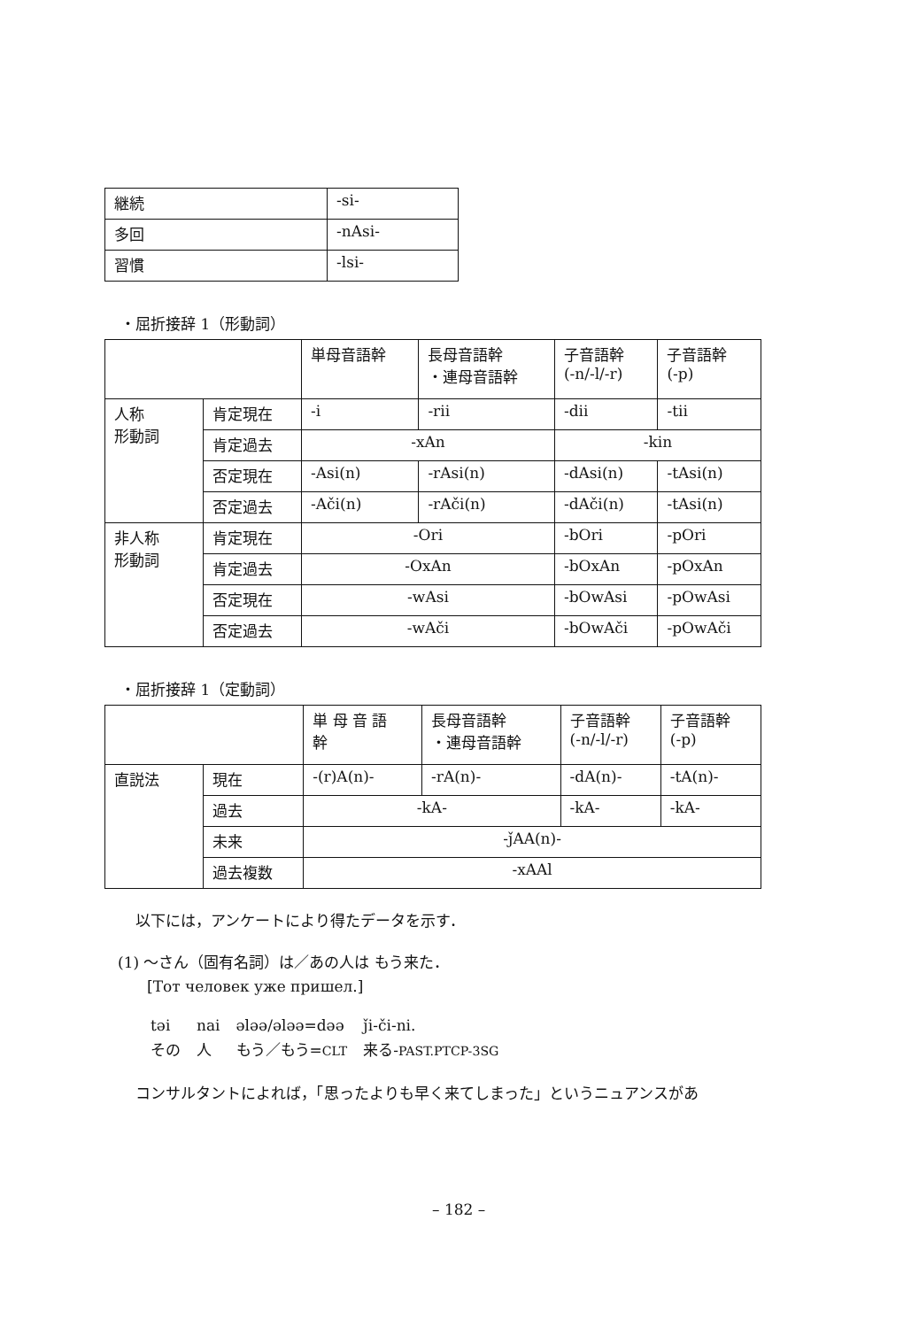| 継続 | -si- |
| 多回 | -nAsi- |
| 習慣 | -lsi- |
・屈折接辞 1（形動詞）
| | | 単母音語幹 | 長母音語幹 ・連母音語幹 | 子音語幹 (-n/-l/-r) | 子音語幹 (-p) |
| 人称 形動詞 | 肯定現在 | -i | -rii | -dii | -tii |
| | 肯定過去 | -xAn | | -kin | |
| | 否定現在 | -Asi(n) | -rAsi(n) | -dAsi(n) | -tAsi(n) |
| | 否定過去 | -Ači(n) | -rAči(n) | -dAči(n) | -tAsi(n) |
| 非人称 形動詞 | 肯定現在 | -Ori | | -bOri | -pOri |
| | 肯定過去 | -OxAn | | -bOxAn | -pOxAn |
| | 否定現在 | -wAsi | | -bOwAsi | -pOwAsi |
| | 否定過去 | -wAči | | -bOwAči | -pOwAči |
・屈折接辞 1（定動詞）
| | | 単 母 音 語 幹 | 長母音語幹 ・連母音語幹 | 子音語幹 (-n/-l/-r) | 子音語幹 (-p) |
| 直説法 | 現在 | -(r)A(n)- | -rA(n)- | -dA(n)- | -tA(n)- |
| | 過去 | -kA- | | -kA- | -kA- |
| | 未来 | -ǰAA(n)- | | | |
| | 過去複数 | -xAAl | | | |
以下には，アンケートにより得たデータを示す．
(1) ～さん（固有名詞）は／あの人は もう来た．
[Тот человек уже пришел.]
| təi | nai | əlәә/əlәә=dәә | ǰi-či-ni. |
| その | 人 | もう／もう= CLT | 来る- PAST.PTCP-3SG |
コンサルタントによれば，「思ったよりも早く来てしまった」というニュアンスがあ
– 182 –